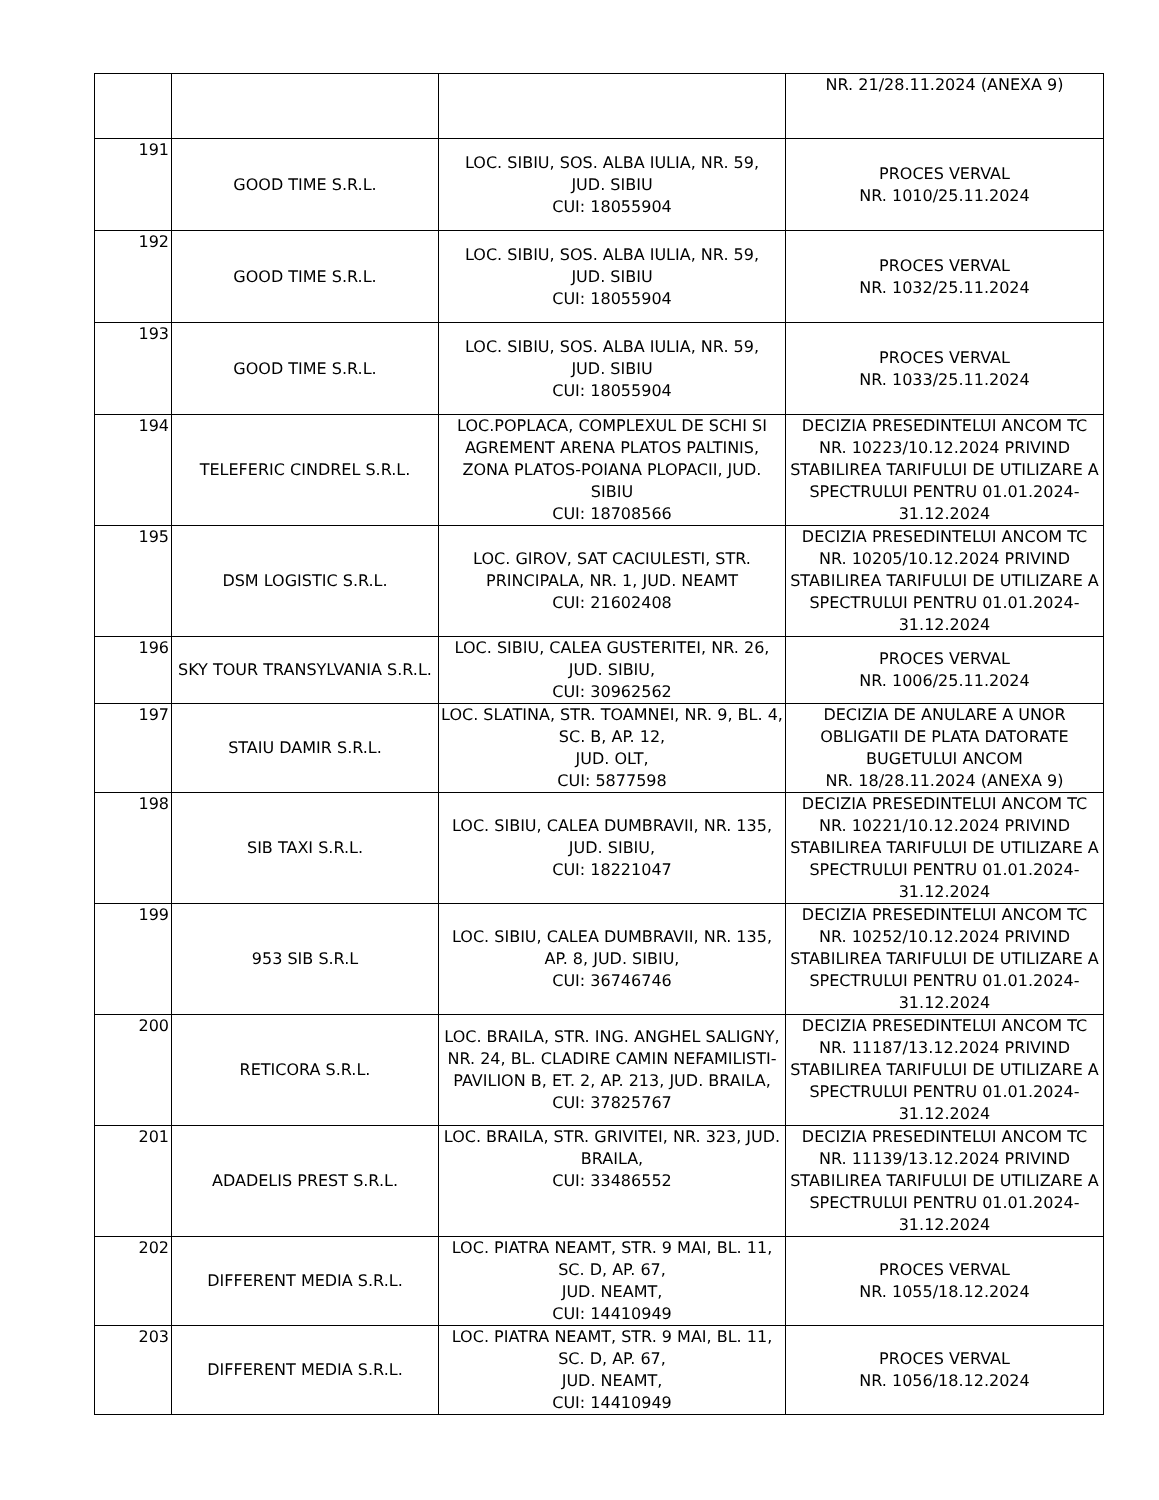| | | | NR. 21/28.11.2024 (ANEXA 9) |
| 191 | GOOD TIME S.R.L. | LOC. SIBIU, SOS. ALBA IULIA, NR. 59, JUD. SIBIU CUI: 18055904 | PROCES VERVAL NR. 1010/25.11.2024 |
| 192 | GOOD TIME S.R.L. | LOC. SIBIU, SOS. ALBA IULIA, NR. 59, JUD. SIBIU CUI: 18055904 | PROCES VERVAL NR. 1032/25.11.2024 |
| 193 | GOOD TIME S.R.L. | LOC. SIBIU, SOS. ALBA IULIA, NR. 59, JUD. SIBIU CUI: 18055904 | PROCES VERVAL NR. 1033/25.11.2024 |
| 194 | TELEFERIC CINDREL S.R.L. | LOC.POPLACA, COMPLEXUL DE SCHI SI AGREMENT ARENA PLATOS PALTINIS, ZONA PLATOS-POIANA PLOPACII, JUD. SIBIU CUI: 18708566 | DECIZIA PRESEDINTELUI ANCOM TC NR. 10223/10.12.2024 PRIVIND STABILIREA TARIFULUI DE UTILIZARE A SPECTRULUI PENTRU 01.01.2024-31.12.2024 |
| 195 | DSM LOGISTIC S.R.L. | LOC. GIROV, SAT CACIULESTI, STR. PRINCIPALA, NR. 1, JUD. NEAMT CUI: 21602408 | DECIZIA PRESEDINTELUI ANCOM TC NR. 10205/10.12.2024 PRIVIND STABILIREA TARIFULUI DE UTILIZARE A SPECTRULUI PENTRU 01.01.2024-31.12.2024 |
| 196 | SKY TOUR TRANSYLVANIA S.R.L. | LOC. SIBIU, CALEA GUSTERITEI, NR. 26, JUD. SIBIU, CUI: 30962562 | PROCES VERVAL NR. 1006/25.11.2024 |
| 197 | STAIU DAMIR S.R.L. | LOC. SLATINA, STR. TOAMNEI, NR. 9, BL. 4, SC. B, AP. 12, JUD. OLT, CUI: 5877598 | DECIZIA DE ANULARE A UNOR OBLIGATII DE PLATA DATORATE BUGETULUI ANCOM NR. 18/28.11.2024 (ANEXA 9) |
| 198 | SIB TAXI S.R.L. | LOC. SIBIU, CALEA DUMBRAVII, NR. 135, JUD. SIBIU, CUI: 18221047 | DECIZIA PRESEDINTELUI ANCOM TC NR. 10221/10.12.2024 PRIVIND STABILIREA TARIFULUI DE UTILIZARE A SPECTRULUI PENTRU 01.01.2024-31.12.2024 |
| 199 | 953 SIB S.R.L | LOC. SIBIU, CALEA DUMBRAVII, NR. 135, AP. 8, JUD. SIBIU, CUI: 36746746 | DECIZIA PRESEDINTELUI ANCOM TC NR. 10252/10.12.2024 PRIVIND STABILIREA TARIFULUI DE UTILIZARE A SPECTRULUI PENTRU 01.01.2024-31.12.2024 |
| 200 | RETICORA S.R.L. | LOC. BRAILA, STR. ING. ANGHEL SALIGNY, NR. 24, BL. CLADIRE CAMIN NEFAMILISTI-PAVILION B, ET. 2, AP. 213, JUD. BRAILA, CUI: 37825767 | DECIZIA PRESEDINTELUI ANCOM TC NR. 11187/13.12.2024 PRIVIND STABILIREA TARIFULUI DE UTILIZARE A SPECTRULUI PENTRU 01.01.2024-31.12.2024 |
| 201 | ADADELIS PREST S.R.L. | LOC. BRAILA, STR. GRIVITEI, NR. 323, JUD. BRAILA, CUI: 33486552 | DECIZIA PRESEDINTELUI ANCOM TC NR. 11139/13.12.2024 PRIVIND STABILIREA TARIFULUI DE UTILIZARE A SPECTRULUI PENTRU 01.01.2024-31.12.2024 |
| 202 | DIFFERENT MEDIA S.R.L. | LOC. PIATRA NEAMT, STR. 9 MAI, BL. 11, SC. D, AP. 67, JUD. NEAMT, CUI: 14410949 | PROCES VERVAL NR. 1055/18.12.2024 |
| 203 | DIFFERENT MEDIA S.R.L. | LOC. PIATRA NEAMT, STR. 9 MAI, BL. 11, SC. D, AP. 67, JUD. NEAMT, CUI: 14410949 | PROCES VERVAL NR. 1056/18.12.2024 |